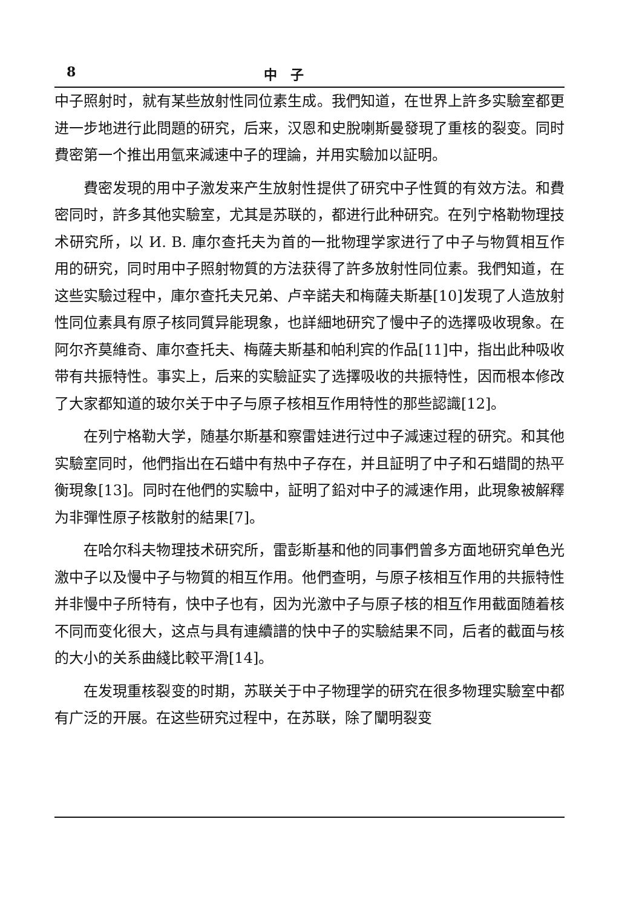8 中　子
中子照射时，就有某些放射性同位素生成。我們知道，在世界上許多实驗室都更进一步地进行此問題的研究，后来，汉恩和史脫喇斯曼發現了重核的裂变。同时費密第一个推出用氫来減速中子的理論，并用实驗加以証明。
費密发現的用中子激发来产生放射性提供了研究中子性質的有效方法。和費密同时，許多其他实驗室，尤其是苏联的，都进行此种研究。在列宁格勒物理技术研究所，以 И. В. 庫尔查托夫为首的一批物理学家进行了中子与物質相互作用的研究，同时用中子照射物質的方法获得了許多放射性同位素。我們知道，在这些实驗过程中，庫尔查托夫兄弟、卢辛諾夫和梅薩夫斯基[10]发現了人造放射性同位素具有原子核同質异能現象，也詳細地研究了慢中子的选擇吸收現象。在阿尔齐莫維奇、庫尔查托夫、梅薩夫斯基和帕利宾的作品[11]中，指出此种吸收带有共振特性。事实上，后来的实驗証实了选擇吸收的共振特性，因而根本修改了大家都知道的玻尔关于中子与原子核相互作用特性的那些認識[12]。
在列宁格勒大学，随基尔斯基和察雷娃进行过中子減速过程的研究。和其他实驗室同时，他們指出在石蜡中有热中子存在，并且証明了中子和石蜡間的热平衡現象[13]。同时在他們的实驗中，証明了鉛对中子的減速作用，此現象被解釋为非彈性原子核散射的結果[7]。
在哈尔科夫物理技术研究所，雷彭斯基和他的同事們曾多方面地研究单色光激中子以及慢中子与物質的相互作用。他們查明，与原子核相互作用的共振特性并非慢中子所特有，快中子也有，因为光激中子与原子核的相互作用截面随着核不同而变化很大，这点与具有連續譜的快中子的实驗結果不同，后者的截面与核的大小的关系曲綫比較平滑[14]。
在发現重核裂变的时期，苏联关于中子物理学的研究在很多物理实驗室中都有广泛的开展。在这些研究过程中，在苏联，除了闡明裂变